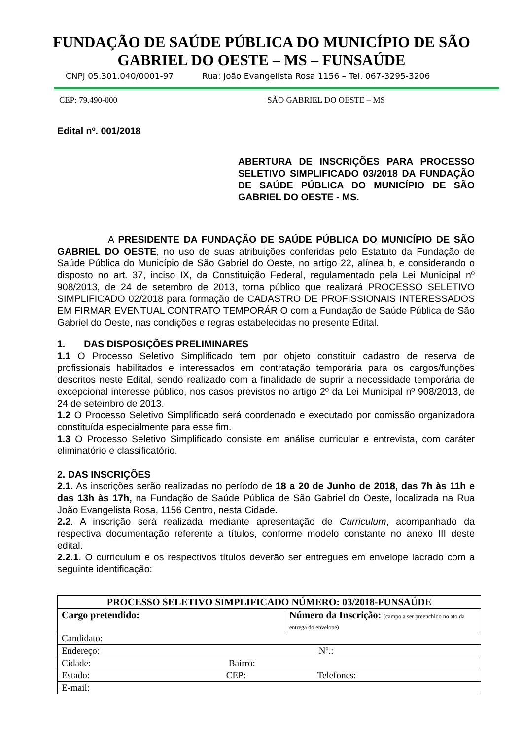FUNDAÇÃO DE SAÚDE PÚBLICA DO MUNICÍPIO DE SÃO
GABRIEL DO OESTE – MS – FUNSAÚDE
CNPJ 05.301.040/0001-97 Rua: João Evangelista Rosa 1156 – Tel. 067-3295-3206
CEP: 79.490-000 SÃO GABRIEL DO OESTE – MS
Edital nº. 001/2018
ABERTURA DE INSCRIÇÕES PARA PROCESSO SELETIVO SIMPLIFICADO 03/2018 DA FUNDAÇÃO DE SAÚDE PÚBLICA DO MUNICÍPIO DE SÃO GABRIEL DO OESTE - MS.
A PRESIDENTE DA FUNDAÇÃO DE SAÚDE PÚBLICA DO MUNICÍPIO DE SÃO GABRIEL DO OESTE, no uso de suas atribuições conferidas pelo Estatuto da Fundação de Saúde Pública do Município de São Gabriel do Oeste, no artigo 22, alínea b, e considerando o disposto no art. 37, inciso IX, da Constituição Federal, regulamentado pela Lei Municipal nº 908/2013, de 24 de setembro de 2013, torna público que realizará PROCESSO SELETIVO SIMPLIFICADO 02/2018 para formação de CADASTRO DE PROFISSIONAIS INTERESSADOS EM FIRMAR EVENTUAL CONTRATO TEMPORÁRIO com a Fundação de Saúde Pública de São Gabriel do Oeste, nas condições e regras estabelecidas no presente Edital.
1. DAS DISPOSIÇÕES PRELIMINARES
1.1 O Processo Seletivo Simplificado tem por objeto constituir cadastro de reserva de profissionais habilitados e interessados em contratação temporária para os cargos/funções descritos neste Edital, sendo realizado com a finalidade de suprir a necessidade temporária de excepcional interesse público, nos casos previstos no artigo 2º da Lei Municipal nº 908/2013, de 24 de setembro de 2013.
1.2 O Processo Seletivo Simplificado será coordenado e executado por comissão organizadora constituída especialmente para esse fim.
1.3 O Processo Seletivo Simplificado consiste em análise curricular e entrevista, com caráter eliminatório e classificatório.
2. DAS INSCRIÇÕES
2.1. As inscrições serão realizadas no período de 18 a 20 de Junho de 2018, das 7h às 11h e das 13h às 17h, na Fundação de Saúde Pública de São Gabriel do Oeste, localizada na Rua João Evangelista Rosa, 1156 Centro, nesta Cidade.
2.2. A inscrição será realizada mediante apresentação de Curriculum, acompanhado da respectiva documentação referente a títulos, conforme modelo constante no anexo III deste edital.
2.2.1. O curriculum e os respectivos títulos deverão ser entregues em envelope lacrado com a seguinte identificação:
| PROCESSO SELETIVO SIMPLIFICADO NÚMERO: 03/2018-FUNSAÚDE | |
| Cargo pretendido: | Número da Inscrição: (campo a ser preenchido no ato da entrega do envelope) |
| Candidato: | |
| Endereço: Nº.: | |
| Cidade: Bairro: | |
| Estado: CEP: Telefones: | |
| E-mail: | |